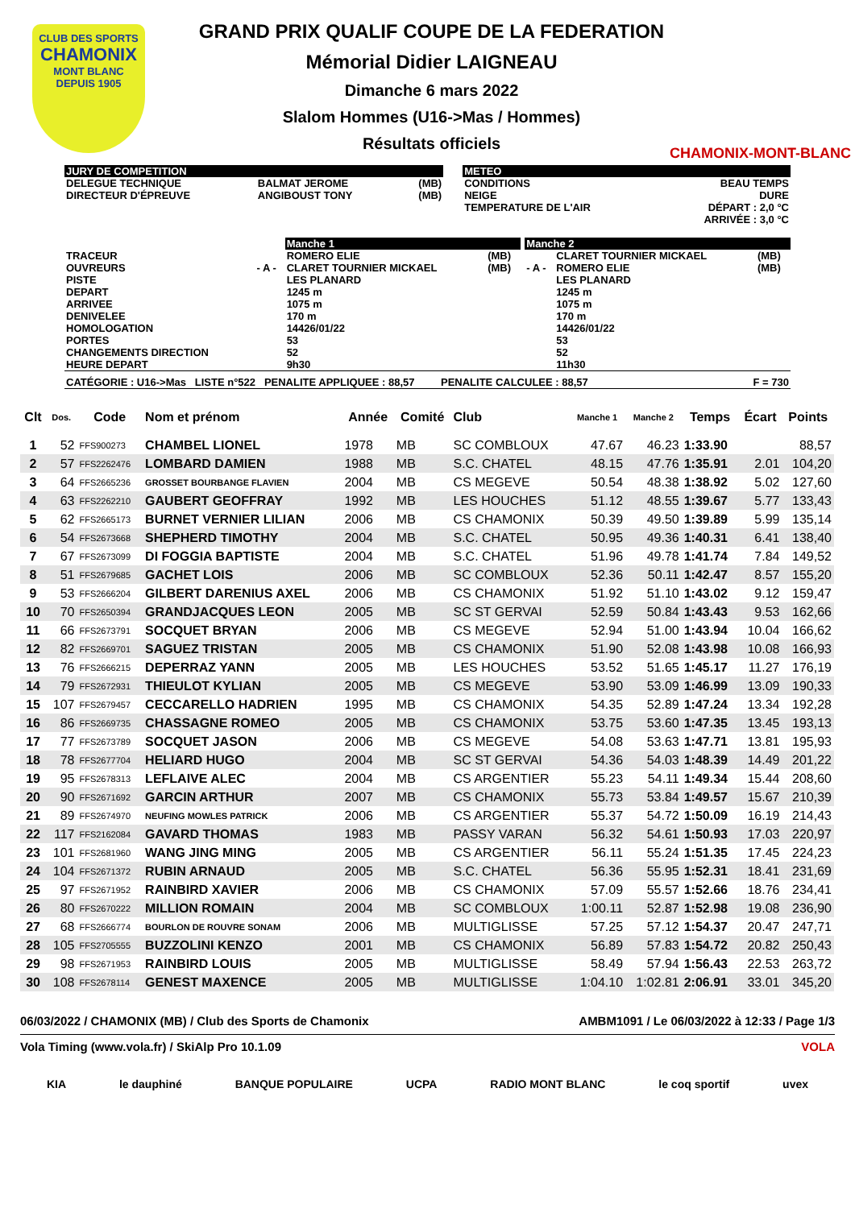CLUB DES SPORTS
CHAMONIX
MONT BLANC
DEPUIS 1905
GRAND PRIX QUALIF COUPE DE LA FEDERATION
Mémorial Didier LAIGNEAU
Dimanche 6 mars 2022
Slalom Hommes (U16->Mas / Hommes)
Résultats officiels
CHAMONIX-MONT-BLANC
| JURY DE COMPETITION | | | | METEO | |
| DELEGUE TECHNIQUE DIRECTEUR D'ÉPREUVE | BALMAT JEROME ANGIBOUST TONY | (MB) (MB) | | CONDITIONS NEIGE TEMPERATURE DE L'AIR | BEAU TEMPS DURE DÉPART : 2,0 °C ARRIVÉE : 3,0 °C |
| | | Manche 1 | | | Manche 2 | | |
| TRACEUR OUVREURS PISTE DEPART ARRIVEE DENIVELEE HOMOLOGATION PORTES CHANGEMENTS DIRECTION HEURE DEPART | - A - | ROMERO ELIE CLARET TOURNIER MICKAEL LES PLANARD 1245 m 1075 m 170 m 14426/01/22 53 52 9h30 | (MB) (MB) | | - A - | CLARET TOURNIER MICKAEL ROMERO ELIE LES PLANARD 1245 m 1075 m 170 m 14426/01/22 53 52 11h30 | (MB) (MB) |
| CATÉGORIE : U16->Mas LISTE n°522 PENALITE APPLIQUEE : 88,57 PENALITE CALCULEE : 88,57 F = 730 | | | | | | | |
| Clt | Dos. | Code | Nom et prénom | Année | Comité | Club | Manche 1 | Manche 2 | Temps | Écart | Points |
| --- | --- | --- | --- | --- | --- | --- | --- | --- | --- | --- | --- |
| 1 | 52 | FFS900273 | CHAMBEL LIONEL | 1978 | MB | SC COMBLOUX | 47.67 | 46.23 | 1:33.90 | | 88,57 |
| 2 | 57 | FFS2262476 | LOMBARD DAMIEN | 1988 | MB | S.C. CHATEL | 48.15 | 47.76 | 1:35.91 | 2.01 | 104,20 |
| 3 | 64 | FFS2665236 | GROSSET BOURBANGE FLAVIEN | 2004 | MB | CS MEGEVE | 50.54 | 48.38 | 1:38.92 | 5.02 | 127,60 |
| 4 | 63 | FFS2262210 | GAUBERT GEOFFRAY | 1992 | MB | LES HOUCHES | 51.12 | 48.55 | 1:39.67 | 5.77 | 133,43 |
| 5 | 62 | FFS2665173 | BURNET VERNIER LILIAN | 2006 | MB | CS CHAMONIX | 50.39 | 49.50 | 1:39.89 | 5.99 | 135,14 |
| 6 | 54 | FFS2673668 | SHEPHERD TIMOTHY | 2004 | MB | S.C. CHATEL | 50.95 | 49.36 | 1:40.31 | 6.41 | 138,40 |
| 7 | 67 | FFS2673099 | DI FOGGIA BAPTISTE | 2004 | MB | S.C. CHATEL | 51.96 | 49.78 | 1:41.74 | 7.84 | 149,52 |
| 8 | 51 | FFS2679685 | GACHET LOIS | 2006 | MB | SC COMBLOUX | 52.36 | 50.11 | 1:42.47 | 8.57 | 155,20 |
| 9 | 53 | FFS2666204 | GILBERT DARENIUS AXEL | 2006 | MB | CS CHAMONIX | 51.92 | 51.10 | 1:43.02 | 9.12 | 159,47 |
| 10 | 70 | FFS2650394 | GRANDJACQUES LEON | 2005 | MB | SC ST GERVAI | 52.59 | 50.84 | 1:43.43 | 9.53 | 162,66 |
| 11 | 66 | FFS2673791 | SOCQUET BRYAN | 2006 | MB | CS MEGEVE | 52.94 | 51.00 | 1:43.94 | 10.04 | 166,62 |
| 12 | 82 | FFS2669701 | SAGUEZ TRISTAN | 2005 | MB | CS CHAMONIX | 51.90 | 52.08 | 1:43.98 | 10.08 | 166,93 |
| 13 | 76 | FFS2666215 | DEPERRAZ YANN | 2005 | MB | LES HOUCHES | 53.52 | 51.65 | 1:45.17 | 11.27 | 176,19 |
| 14 | 79 | FFS2672931 | THIEULOT KYLIAN | 2005 | MB | CS MEGEVE | 53.90 | 53.09 | 1:46.99 | 13.09 | 190,33 |
| 15 | 107 | FFS2679457 | CECCARELLO HADRIEN | 1995 | MB | CS CHAMONIX | 54.35 | 52.89 | 1:47.24 | 13.34 | 192,28 |
| 16 | 86 | FFS2669735 | CHASSAGNE ROMEO | 2005 | MB | CS CHAMONIX | 53.75 | 53.60 | 1:47.35 | 13.45 | 193,13 |
| 17 | 77 | FFS2673789 | SOCQUET JASON | 2006 | MB | CS MEGEVE | 54.08 | 53.63 | 1:47.71 | 13.81 | 195,93 |
| 18 | 78 | FFS2677704 | HELIARD HUGO | 2004 | MB | SC ST GERVAI | 54.36 | 54.03 | 1:48.39 | 14.49 | 201,22 |
| 19 | 95 | FFS2678313 | LEFLAIVE ALEC | 2004 | MB | CS ARGENTIER | 55.23 | 54.11 | 1:49.34 | 15.44 | 208,60 |
| 20 | 90 | FFS2671692 | GARCIN ARTHUR | 2007 | MB | CS CHAMONIX | 55.73 | 53.84 | 1:49.57 | 15.67 | 210,39 |
| 21 | 89 | FFS2674970 | NEUFING MOWLES PATRICK | 2006 | MB | CS ARGENTIER | 55.37 | 54.72 | 1:50.09 | 16.19 | 214,43 |
| 22 | 117 | FFS2162084 | GAVARD THOMAS | 1983 | MB | PASSY VARAN | 56.32 | 54.61 | 1:50.93 | 17.03 | 220,97 |
| 23 | 101 | FFS2681960 | WANG JING MING | 2005 | MB | CS ARGENTIER | 56.11 | 55.24 | 1:51.35 | 17.45 | 224,23 |
| 24 | 104 | FFS2671372 | RUBIN ARNAUD | 2005 | MB | S.C. CHATEL | 56.36 | 55.95 | 1:52.31 | 18.41 | 231,69 |
| 25 | 97 | FFS2671952 | RAINBIRD XAVIER | 2006 | MB | CS CHAMONIX | 57.09 | 55.57 | 1:52.66 | 18.76 | 234,41 |
| 26 | 80 | FFS2670222 | MILLION ROMAIN | 2004 | MB | SC COMBLOUX | 1:00.11 | 52.87 | 1:52.98 | 19.08 | 236,90 |
| 27 | 68 | FFS2666774 | BOURLON DE ROUVRE SONAM | 2006 | MB | MULTIGLISSE | 57.25 | 57.12 | 1:54.37 | 20.47 | 247,71 |
| 28 | 105 | FFS2705555 | BUZZOLINI KENZO | 2001 | MB | CS CHAMONIX | 56.89 | 57.83 | 1:54.72 | 20.82 | 250,43 |
| 29 | 98 | FFS2671953 | RAINBIRD LOUIS | 2005 | MB | MULTIGLISSE | 58.49 | 57.94 | 1:56.43 | 22.53 | 263,72 |
| 30 | 108 | FFS2678114 | GENEST MAXENCE | 2005 | MB | MULTIGLISSE | 1:04.10 | 1:02.81 | 2:06.91 | 33.01 | 345,20 |
06/03/2022 / CHAMONIX (MB) / Club des Sports de Chamonix AMBM1091 / Le 06/03/2022 à 12:33 / Page 1/3
Vola Timing (www.vola.fr) / SkiAlp Pro 10.1.09 VOLA
KIA le dauphiné BANQUE POPULAIRE UCPA RADIO MONT BLANC le coq sportif uvex